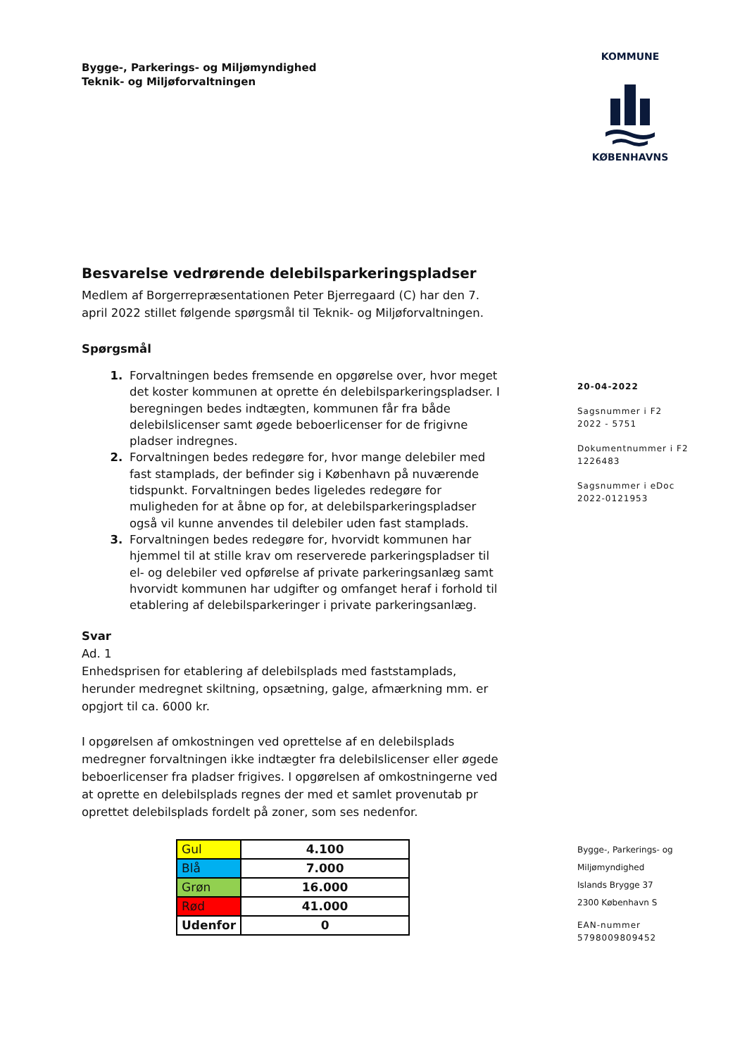Bygge-, Parkerings- og Miljømyndighed
Teknik- og Miljøforvaltningen
KOMMUNE
KØBENHAVNS
Besvarelse vedrørende delebilsparkeringspladser
Medlem af Borgerrepræsentationen Peter Bjerregaard (C) har den 7. april 2022 stillet følgende spørgsmål til Teknik- og Miljøforvaltningen.
Spørgsmål
1. Forvaltningen bedes fremsende en opgørelse over, hvor meget det koster kommunen at oprette én delebilsparkeringspladser. I beregningen bedes indtægten, kommunen får fra både delebilslicenser samt øgede beboerlicenser for de frigivne pladser indregnes.
2. Forvaltningen bedes redegøre for, hvor mange delebiler med fast stamplads, der befinder sig i København på nuværende tidspunkt. Forvaltningen bedes ligeledes redegøre for muligheden for at åbne op for, at delebilsparkeringspladser også vil kunne anvendes til delebiler uden fast stamplads.
3. Forvaltningen bedes redegøre for, hvorvidt kommunen har hjemmel til at stille krav om reserverede parkeringspladser til el- og delebiler ved opførelse af private parkeringsanlæg samt hvorvidt kommunen har udgifter og omfanget heraf i forhold til etablering af delebilsparkeringer i private parkeringsanlæg.
Svar
Ad. 1
Enhedsprisen for etablering af delebilsplads med faststamplads, herunder medregnet skiltning, opsætning, galge, afmærkning mm. er opgjort til ca. 6000 kr.
I opgørelsen af omkostningen ved oprettelse af en delebilsplads medregner forvaltningen ikke indtægter fra delebilslicenser eller øgede beboerlicenser fra pladser frigives. I opgørelsen af omkostningerne ved at oprette en delebilsplads regnes der med et samlet provenutab pr oprettet delebilsplads fordelt på zoner, som ses nedenfor.
| Gul | 4.100 |
| Blå | 7.000 |
| Grøn | 16.000 |
| Rød | 41.000 |
| Udenfor | 0 |
20-04-2022
Sagsnummer i F2
2022 - 5751
Dokumentnummer i F2
1226483
Sagsnummer i eDoc
2022-0121953
Bygge-, Parkerings- og
Miljømyndighed
Islands Brygge 37
2300 København S
EAN-nummer
5798009809452